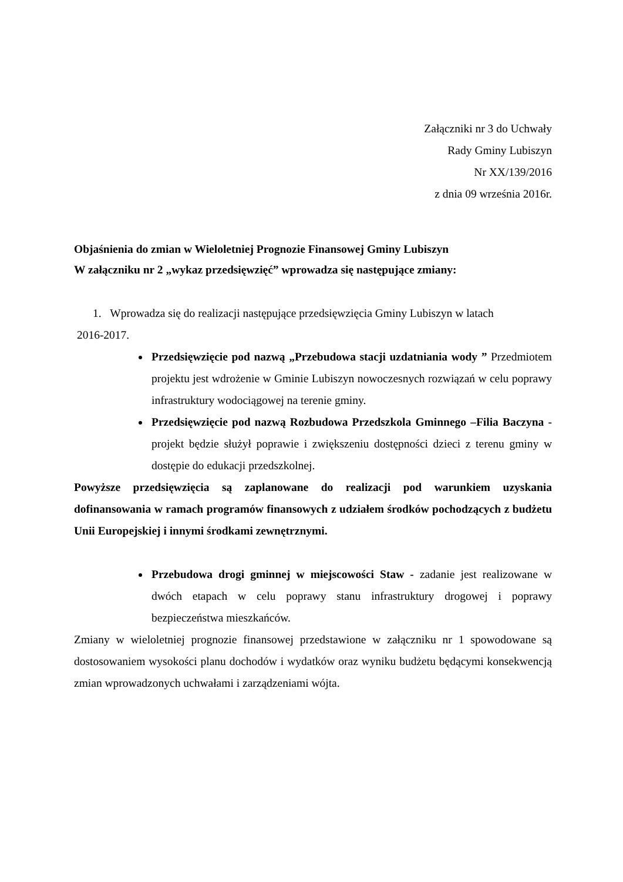Załączniki nr 3 do Uchwały
Rady Gminy Lubiszyn
Nr XX/139/2016
z dnia 09 września 2016r.
Objaśnienia do zmian w Wieloletniej Prognozie Finansowej Gminy Lubiszyn
W załączniku nr 2 „wykaz przedsięwzięć” wprowadza się następujące zmiany:
1. Wprowadza się do realizacji następujące przedsięwzięcia Gminy Lubiszyn w latach
2016-2017.
Przedsięwzięcie pod nazwą „Przebudowa stacji uzdatniania wody ” Przedmiotem projektu jest wdrożenie w Gminie Lubiszyn nowoczesnych rozwiązań w celu poprawy infrastruktury wodociągowej na terenie gminy.
Przedsięwzięcie pod nazwą Rozbudowa Przedszkola Gminnego –Filia Baczyna - projekt będzie służył poprawie i zwiększeniu dostępności dzieci z terenu gminy w dostępie do edukacji przedszkolnej.
Powyższe przedsięwzięcia są zaplanowane do realizacji pod warunkiem uzyskania dofinansowania w ramach programów finansowych z udziałem środków pochodzących z budżetu Unii Europejskiej i innymi środkami zewnętrznymi.
Przebudowa drogi gminnej w miejscowości Staw - zadanie jest realizowane w dwóch etapach w celu poprawy stanu infrastruktury drogowej i poprawy bezpieczeństwa mieszkańców.
Zmiany w wieloletniej prognozie finansowej przedstawione w załączniku nr 1 spowodowane są dostosowaniem wysokości planu dochodów i wydatków oraz wyniku budżetu będącymi konsekwencją zmian wprowadzonych uchwałami i zarządzeniami wójta.